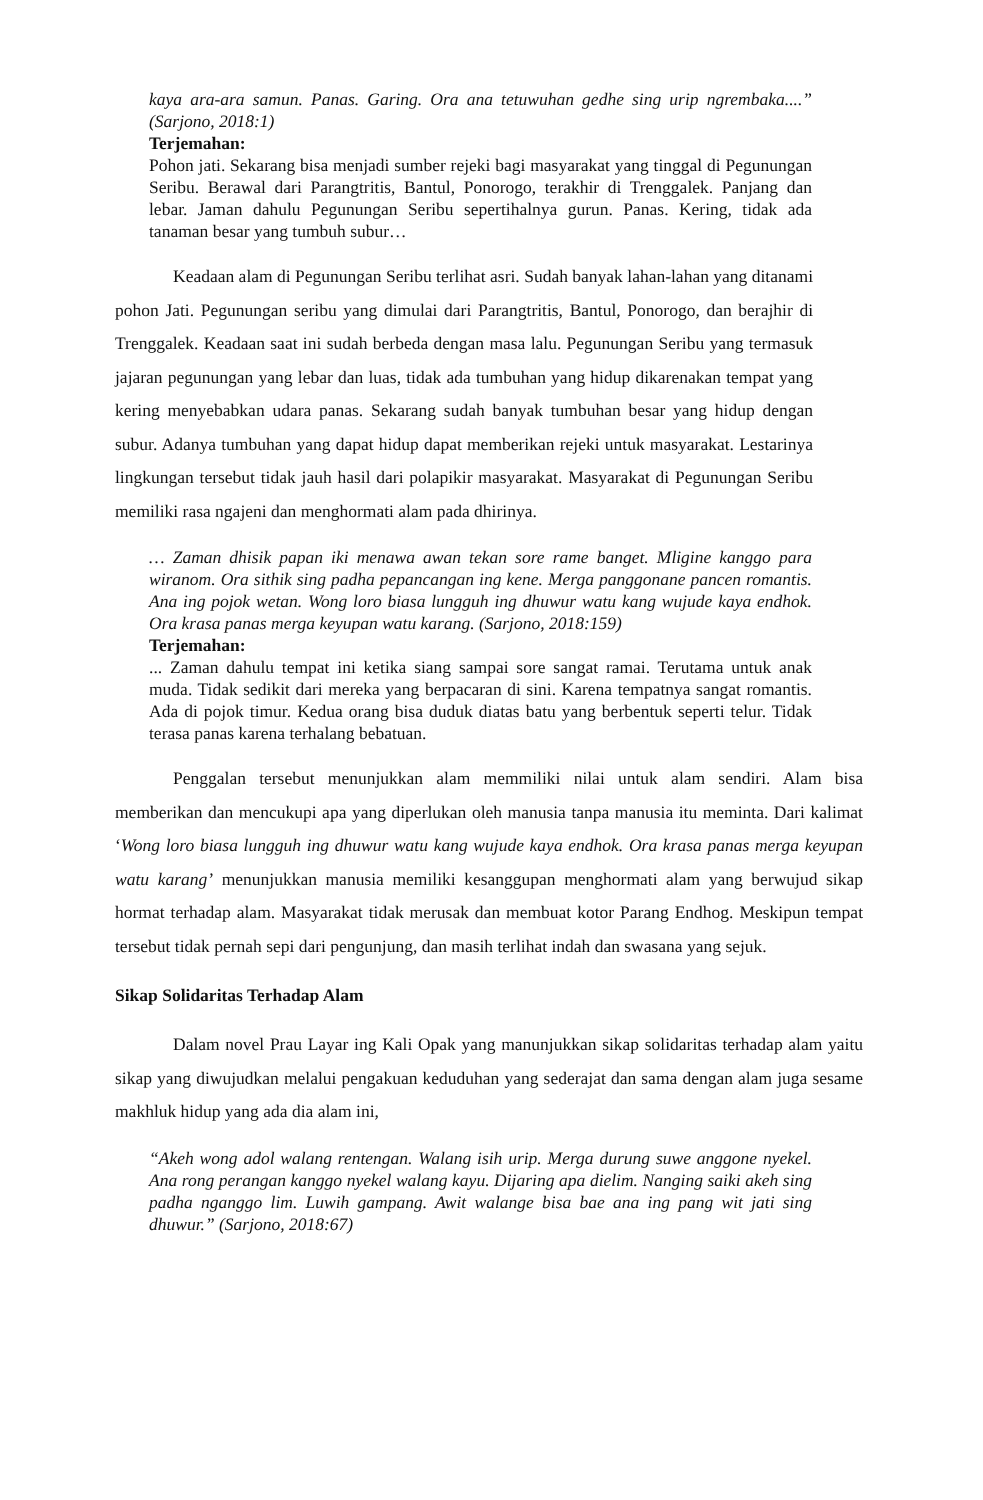kaya ara-ara samun. Panas. Garing. Ora ana tetuwuhan gedhe sing urip ngrembaka....” (Sarjono, 2018:1)
Terjemahan:
Pohon jati. Sekarang bisa menjadi sumber rejeki bagi masyarakat yang tinggal di Pegunungan Seribu. Berawal dari Parangtritis, Bantul, Ponorogo, terakhir di Trenggalek. Panjang dan lebar. Jaman dahulu Pegunungan Seribu sepertihalnya gurun. Panas. Kering, tidak ada tanaman besar yang tumbuh subur…
Keadaan alam di Pegunungan Seribu terlihat asri. Sudah banyak lahan-lahan yang ditanami pohon Jati. Pegunungan seribu yang dimulai dari Parangtritis, Bantul, Ponorogo, dan berajhir di Trenggalek. Keadaan saat ini sudah berbeda dengan masa lalu. Pegunungan Seribu yang termasuk jajaran pegunungan yang lebar dan luas, tidak ada tumbuhan yang hidup dikarenakan tempat yang kering menyebabkan udara panas. Sekarang sudah banyak tumbuhan besar yang hidup dengan subur. Adanya tumbuhan yang dapat hidup dapat memberikan rejeki untuk masyarakat. Lestarinya lingkungan tersebut tidak jauh hasil dari polapikir masyarakat. Masyarakat di Pegunungan Seribu memiliki rasa ngajeni dan menghormati alam pada dhirinya.
… Zaman dhisik papan iki menawa awan tekan sore rame banget. Mligine kanggo para wiranom. Ora sithik sing padha pepancangan ing kene. Merga panggonane pancen romantis. Ana ing pojok wetan. Wong loro biasa lungguh ing dhuwur watu kang wujude kaya endhok. Ora krasa panas merga keyupan watu karang. (Sarjono, 2018:159)
Terjemahan:
... Zaman dahulu tempat ini ketika siang sampai sore sangat ramai. Terutama untuk anak muda. Tidak sedikit dari mereka yang berpacaran di sini. Karena tempatnya sangat romantis. Ada di pojok timur. Kedua orang bisa duduk diatas batu yang berbentuk seperti telur. Tidak terasa panas karena terhalang bebatuan.
Penggalan tersebut menunjukkan alam memmiliki nilai untuk alam sendiri. Alam bisa memberikan dan mencukupi apa yang diperlukan oleh manusia tanpa manusia itu meminta. Dari kalimat ‘Wong loro biasa lungguh ing dhuwur watu kang wujude kaya endhok. Ora krasa panas merga keyupan watu karang’ menunjukkan manusia memiliki kesanggupan menghormati alam yang berwujud sikap hormat terhadap alam. Masyarakat tidak merusak dan membuat kotor Parang Endhog. Meskipun tempat tersebut tidak pernah sepi dari pengunjung, dan masih terlihat indah dan swasana yang sejuk.
Sikap Solidaritas Terhadap Alam
Dalam novel Prau Layar ing Kali Opak yang manunjukkan sikap solidaritas terhadap alam yaitu sikap yang diwujudkan melalui pengakuan keduduhan yang sederajat dan sama dengan alam juga sesame makhluk hidup yang ada dia alam ini,
“Akeh wong adol walang rentengan. Walang isih urip. Merga durung suwe anggone nyekel. Ana rong perangan kanggo nyekel walang kayu. Dijaring apa dielim. Nanging saiki akeh sing padha nganggo lim. Luwih gampang. Awit walange bisa bae ana ing pang wit jati sing dhuwur.” (Sarjono, 2018:67)